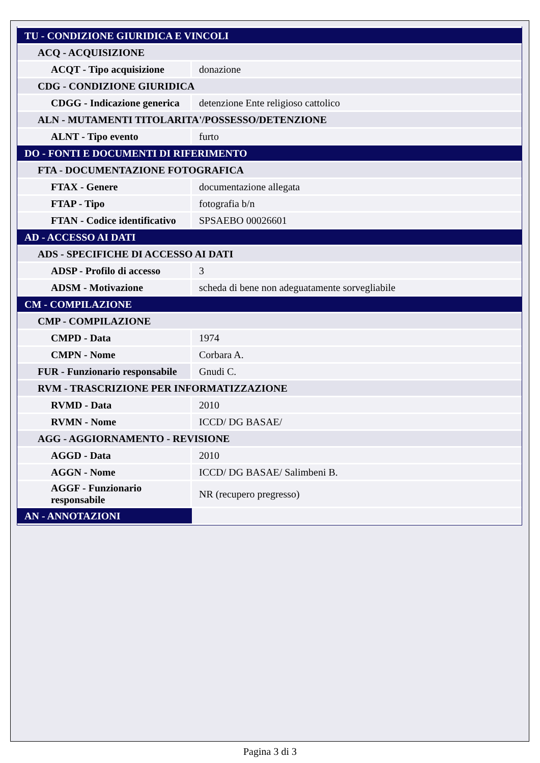| TU - CONDIZIONE GIURIDICA E VINCOLI | |
| ACQ - ACQUISIZIONE | |
| ACQT - Tipo acquisizione | donazione |
| CDG - CONDIZIONE GIURIDICA | |
| CDGG - Indicazione generica | detenzione Ente religioso cattolico |
| ALN - MUTAMENTI TITOLARITA'/POSSESSO/DETENZIONE | |
| ALNT - Tipo evento | furto |
| DO - FONTI E DOCUMENTI DI RIFERIMENTO | |
| FTA - DOCUMENTAZIONE FOTOGRAFICA | |
| FTAX - Genere | documentazione allegata |
| FTAP - Tipo | fotografia b/n |
| FTAN - Codice identificativo | SPSAEBO 00026601 |
| AD - ACCESSO AI DATI | |
| ADS - SPECIFICHE DI ACCESSO AI DATI | |
| ADSP - Profilo di accesso | 3 |
| ADSM - Motivazione | scheda di bene non adeguatamente sorvegliabile |
| CM - COMPILAZIONE | |
| CMP - COMPILAZIONE | |
| CMPD - Data | 1974 |
| CMPN - Nome | Corbara A. |
| FUR - Funzionario responsabile | Gnudi C. |
| RVM - TRASCRIZIONE PER INFORMATIZZAZIONE | |
| RVMD - Data | 2010 |
| RVMN - Nome | ICCD/ DG BASAE/ |
| AGG - AGGIORNAMENTO - REVISIONE | |
| AGGD - Data | 2010 |
| AGGN - Nome | ICCD/ DG BASAE/ Salimbeni B. |
| AGGF - Funzionario responsabile | NR (recupero pregresso) |
| AN - ANNOTAZIONI | |
Pagina 3 di 3